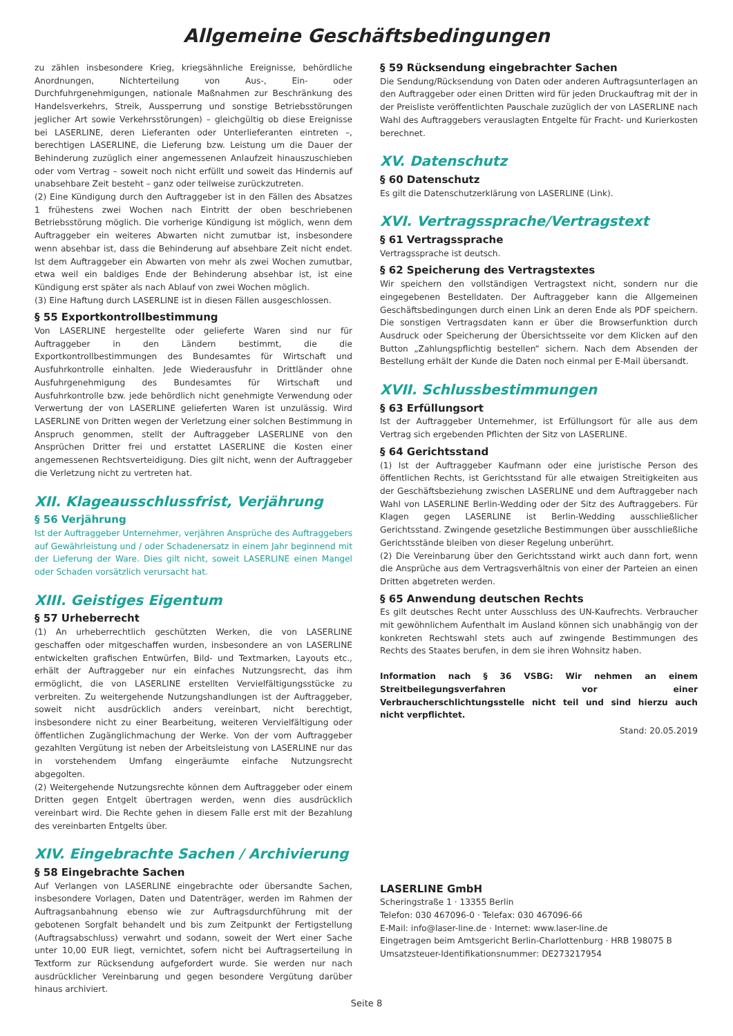Allgemeine Geschäftsbedingungen
zu zählen insbesondere Krieg, kriegsähnliche Ereignisse, behördliche Anordnungen, Nichterteilung von Aus-, Ein- oder Durchfuhrgenehmigungen, nationale Maßnahmen zur Beschränkung des Handelsverkehrs, Streik, Aussperrung und sonstige Betriebsstörungen jeglicher Art sowie Verkehrsstörungen) – gleichgültig ob diese Ereignisse bei LASERLINE, deren Lieferanten oder Unterlieferanten eintreten –, berechtigen LASERLINE, die Lieferung bzw. Leistung um die Dauer der Behinderung zuzüglich einer angemessenen Anlaufzeit hinauszuschieben oder vom Vertrag – soweit noch nicht erfüllt und soweit das Hindernis auf unabsehbare Zeit besteht – ganz oder teilweise zurückzutreten.
(2) Eine Kündigung durch den Auftraggeber ist in den Fällen des Absatzes 1 frühestens zwei Wochen nach Eintritt der oben beschriebenen Betriebsstörung möglich. Die vorherige Kündigung ist möglich, wenn dem Auftraggeber ein weiteres Abwarten nicht zumutbar ist, insbesondere wenn absehbar ist, dass die Behinderung auf absehbare Zeit nicht endet. Ist dem Auftraggeber ein Abwarten von mehr als zwei Wochen zumutbar, etwa weil ein baldiges Ende der Behinderung absehbar ist, ist eine Kündigung erst später als nach Ablauf von zwei Wochen möglich.
(3) Eine Haftung durch LASERLINE ist in diesen Fällen ausgeschlossen.
§ 55 Exportkontrollbestimmung
Von LASERLINE hergestellte oder gelieferte Waren sind nur für Auftraggeber in den Ländern bestimmt, die die Exportkontrollbestimmungen des Bundesamtes für Wirtschaft und Ausfuhrkontrolle einhalten. Jede Wiederausfuhr in Drittländer ohne Ausfuhrgenehmigung des Bundesamtes für Wirtschaft und Ausfuhrkontrolle bzw. jede behördlich nicht genehmigte Verwendung oder Verwertung der von LASERLINE gelieferten Waren ist unzulässig. Wird LASERLINE von Dritten wegen der Verletzung einer solchen Bestimmung in Anspruch genommen, stellt der Auftraggeber LASERLINE von den Ansprüchen Dritter frei und erstattet LASERLINE die Kosten einer angemessenen Rechtsverteidigung. Dies gilt nicht, wenn der Auftraggeber die Verletzung nicht zu vertreten hat.
XII. Klageausschlussfrist, Verjährung
§ 56 Verjährung
Ist der Auftraggeber Unternehmer, verjähren Ansprüche des Auftraggebers auf Gewährleistung und / oder Schadenersatz in einem Jahr beginnend mit der Lieferung der Ware. Dies gilt nicht, soweit LASERLINE einen Mangel oder Schaden vorsätzlich verursacht hat.
XIII. Geistiges Eigentum
§ 57 Urheberrecht
(1) An urheberrechtlich geschützten Werken, die von LASERLINE geschaffen oder mitgeschaffen wurden, insbesondere an von LASERLINE entwickelten grafischen Entwürfen, Bild- und Textmarken, Layouts etc., erhält der Auftraggeber nur ein einfaches Nutzungsrecht, das ihm ermöglicht, die von LASERLINE erstellten Vervielfältigungsstücke zu verbreiten. Zu weitergehende Nutzungshandlungen ist der Auftraggeber, soweit nicht ausdrücklich anders vereinbart, nicht berechtigt, insbesondere nicht zu einer Bearbeitung, weiteren Vervielfältigung oder öffentlichen Zugänglichmachung der Werke. Von der vom Auftraggeber gezahlten Vergütung ist neben der Arbeitsleistung von LASERLINE nur das in vorstehendem Umfang eingeräumte einfache Nutzungsrecht abgegolten.
(2) Weitergehende Nutzungsrechte können dem Auftraggeber oder einem Dritten gegen Entgelt übertragen werden, wenn dies ausdrücklich vereinbart wird. Die Rechte gehen in diesem Falle erst mit der Bezahlung des vereinbarten Entgelts über.
XIV. Eingebrachte Sachen / Archivierung
§ 58 Eingebrachte Sachen
Auf Verlangen von LASERLINE eingebrachte oder übersandte Sachen, insbesondere Vorlagen, Daten und Datenträger, werden im Rahmen der Auftragsanbahnung ebenso wie zur Auftragsdurchführung mit der gebotenen Sorgfalt behandelt und bis zum Zeitpunkt der Fertigstellung (Auftragsabschluss) verwahrt und sodann, soweit der Wert einer Sache unter 10,00 EUR liegt, vernichtet, sofern nicht bei Auftragserteilung in Textform zur Rücksendung aufgefordert wurde. Sie werden nur nach ausdrücklicher Vereinbarung und gegen besondere Vergütung darüber hinaus archiviert.
§ 59 Rücksendung eingebrachter Sachen
Die Sendung/Rücksendung von Daten oder anderen Auftragsunterlagen an den Auftraggeber oder einen Dritten wird für jeden Druckauftrag mit der in der Preisliste veröffentlichten Pauschale zuzüglich der von LASERLINE nach Wahl des Auftraggebers verauslagten Entgelte für Fracht- und Kurierkosten berechnet.
XV. Datenschutz
§ 60 Datenschutz
Es gilt die Datenschutzerklärung von LASERLINE (Link).
XVI. Vertragssprache/Vertragstext
§ 61 Vertragssprache
Vertragssprache ist deutsch.
§ 62 Speicherung des Vertragstextes
Wir speichern den vollständigen Vertragstext nicht, sondern nur die eingegebenen Bestelldaten. Der Auftraggeber kann die Allgemeinen Geschäftsbedingungen durch einen Link an deren Ende als PDF speichern. Die sonstigen Vertragsdaten kann er über die Browserfunktion durch Ausdruck oder Speicherung der Übersichtsseite vor dem Klicken auf den Button „Zahlungspflichtig bestellen“ sichern. Nach dem Absenden der Bestellung erhält der Kunde die Daten noch einmal per E-Mail übersandt.
XVII. Schlussbestimmungen
§ 63 Erfüllungsort
Ist der Auftraggeber Unternehmer, ist Erfüllungsort für alle aus dem Vertrag sich ergebenden Pflichten der Sitz von LASERLINE.
§ 64 Gerichtsstand
(1) Ist der Auftraggeber Kaufmann oder eine juristische Person des öffentlichen Rechts, ist Gerichtsstand für alle etwaigen Streitigkeiten aus der Geschäftsbeziehung zwischen LASERLINE und dem Auftraggeber nach Wahl von LASERLINE Berlin-Wedding oder der Sitz des Auftraggebers. Für Klagen gegen LASERLINE ist Berlin-Wedding ausschließlicher Gerichtsstand. Zwingende gesetzliche Bestimmungen über ausschließliche Gerichtsstände bleiben von dieser Regelung unberührt.
(2) Die Vereinbarung über den Gerichtsstand wirkt auch dann fort, wenn die Ansprüche aus dem Vertragsverhältnis von einer der Parteien an einen Dritten abgetreten werden.
§ 65 Anwendung deutschen Rechts
Es gilt deutsches Recht unter Ausschluss des UN-Kaufrechts. Verbraucher mit gewöhnlichem Aufenthalt im Ausland können sich unabhängig von der konkreten Rechtswahl stets auch auf zwingende Bestimmungen des Rechts des Staates berufen, in dem sie ihren Wohnsitz haben.
Information nach § 36 VSBG: Wir nehmen an einem Streitbeilegungsverfahren vor einer Verbraucherschlichtungsstelle nicht teil und sind hierzu auch nicht verpflichtet.
Stand: 20.05.2019
LASERLINE GmbH
Scheringstraße 1 · 13355 Berlin
Telefon: 030 467096-0 · Telefax: 030 467096-66
E-Mail: info@laser-line.de · Internet: www.laser-line.de
Eingetragen beim Amtsgericht Berlin-Charlottenburg · HRB 198075 B
Umsatzsteuer-Identifikationsnummer: DE273217954
Seite 8